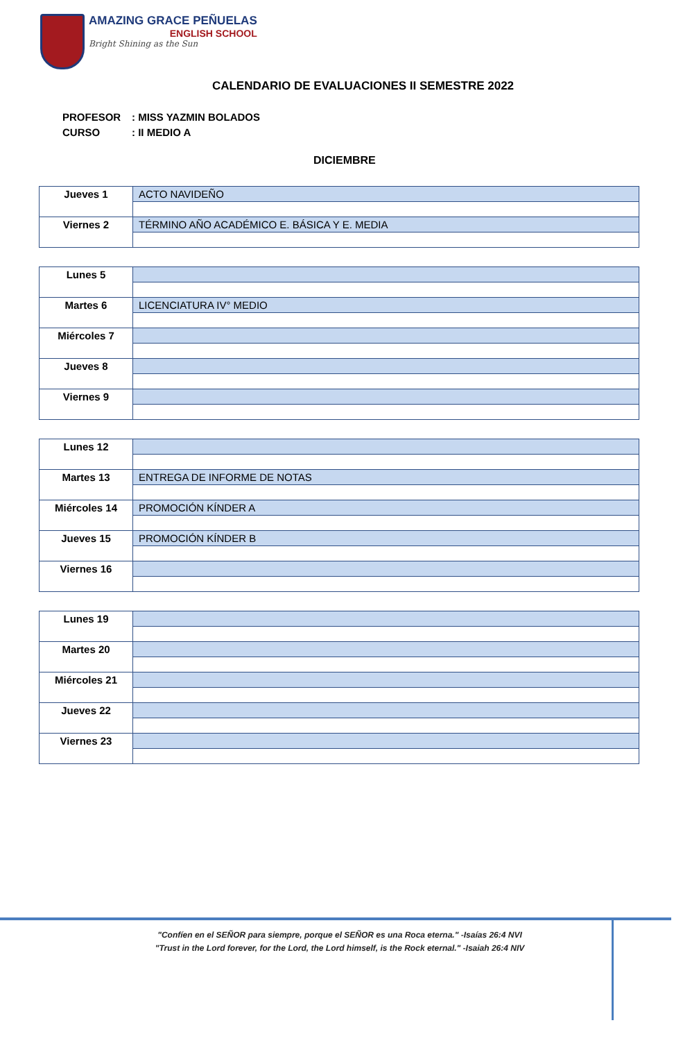AMAZING GRACE PEÑUELAS
ENGLISH SCHOOL
Bright Shining as the Sun
CALENDARIO DE EVALUACIONES II SEMESTRE 2022
PROFESOR: MISS YAZMIN BOLADOS
CURSO: II MEDIO A
DICIEMBRE
| Jueves 1 | ACTO NAVIDEÑO |
| Viernes 2 | TÉRMINO AÑO ACADÉMICO E. BÁSICA Y E. MEDIA |
| Lunes 5 | |
| Martes 6 | LICENCIATURA IV° MEDIO |
| Miércoles 7 | |
| Jueves 8 | |
| Viernes 9 | |
| Lunes 12 | |
| Martes 13 | ENTREGA DE INFORME DE NOTAS |
| Miércoles 14 | PROMOCIÓN KÍNDER A |
| Jueves 15 | PROMOCIÓN KÍNDER B |
| Viernes 16 | |
| Lunes 19 | |
| Martes 20 | |
| Miércoles 21 | |
| Jueves 22 | |
| Viernes 23 | |
"Confíen en el SEÑOR para siempre, porque el SEÑOR es una Roca eterna." -Isaías 26:4 NVI
"Trust in the Lord forever, for the Lord, the Lord himself, is the Rock eternal." -Isaiah 26:4 NIV